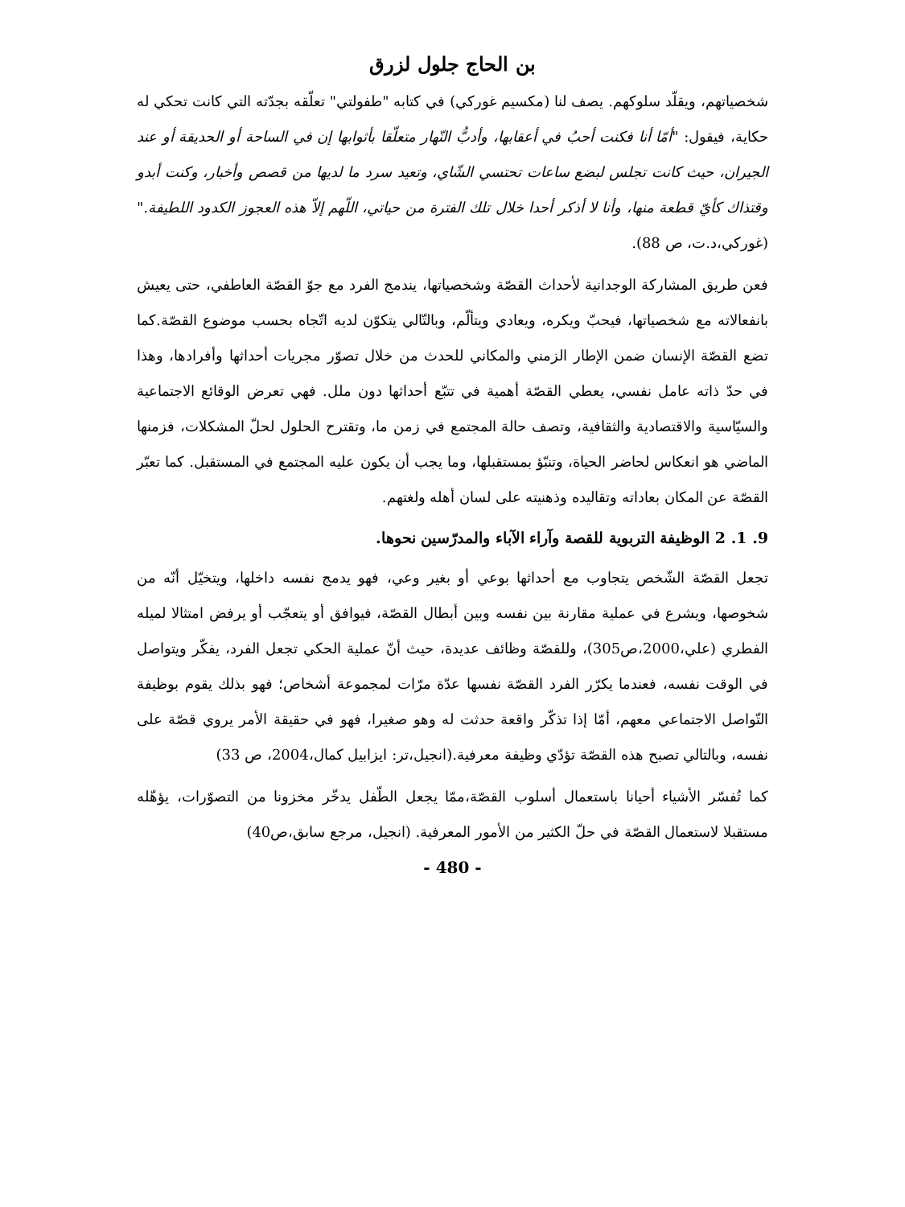بن الحاج جلول لزرق
شخصياتهم، ويقلّد سلوكهم. يصف لنا (مكسيم غوركي) في كتابه "طفولتي" تعلّقه بجدّته التي كانت تحكي له حكاية، فيقول: "أمّا أنا فكنت أحبُ في أعقابها، وأدبُّ النّهار متعلّقا بأثوابها إن في الساحة أو الحديقة أو عند الجيران، حيث كانت تجلس لبضع ساعات تحتسي الشّاي، وتعيد سرد ما لديها من قصص وأخبار، وكنت أبدو وقتذاك كأيّ قطعة منها، وأنا لا أذكر أحدا خلال تلك الفترة من حياتي، اللّهم إلاّ هذه العجوز الكدود اللطيفة." (غوركي،د.ت، ص 88).
فعن طريق المشاركة الوجدانية لأحداث القصّة وشخصياتها، يندمج الفرد مع جوّ القصّة العاطفي، حتى يعيش بانفعالاته مع شخصياتها، فيحبّ ويكره، ويعادي ويتألّم، وبالتّالي يتكوّن لديه اتّجاه بحسب موضوع القصّة.كما تضع القصّة الإنسان ضمن الإطار الزمني والمكاني للحدث من خلال تصوّر مجريات أحداثها وأفرادها، وهذا في حدّ ذاته عامل نفسي، يعطي القصّة أهمية في تتبّع أحداثها دون ملل. فهي تعرض الوقائع الاجتماعية والسيّاسية والاقتصادية والثقافية، وتصف حالة المجتمع في زمن ما، وتقترح الحلول لحلّ المشكلات، فزمنها الماضي هو انعكاس لحاضر الحياة، وتنبّؤ بمستقبلها، وما يجب أن يكون عليه المجتمع في المستقبل. كما تعبّر القصّة عن المكان بعاداته وتقاليده وذهنيته على لسان أهله ولغتهم.
9. 1. 2 الوظيفة التربوية للقصة وآراء الآباء والمدرّسين نحوها.
تجعل القصّة الشّخص يتجاوب مع أحداثها بوعي أو بغير وعي، فهو يدمج نفسه داخلها، ويتخيّل أنّه من شخوصها، ويشرع في عملية مقارنة بين نفسه وبين أبطال القصّة، فيوافق أو يتعجّب أو يرفض امتثالا لميله الفطري (علي،2000،ص305)، وللقصّة وظائف عديدة، حيث أنّ عملية الحكي تجعل الفرد، يفكّر ويتواصل في الوقت نفسه، فعندما يكرّر الفرد القصّة نفسها عدّة مرّات لمجموعة أشخاص؛ فهو بذلك يقوم بوظيفة التّواصل الاجتماعي معهم، أمّا إذا تذكّر واقعة حدثت له وهو صغيرا، فهو في حقيقة الأمر يروي قصّة على نفسه، وبالتالي تصبح هذه القصّة تؤدّي وظيفة معرفية.(انجيل،تر: ايزابيل كمال،2004، ص 33)
كما تُفسّر الأشياء أحيانا باستعمال أسلوب القصّة،ممّا يجعل الطّفل يدخّر مخزونا من التصوّرات، يؤهّله مستقبلا لاستعمال القصّة في حلّ الكثير من الأمور المعرفية. (انجيل، مرجع سابق،ص40)
- 480 -